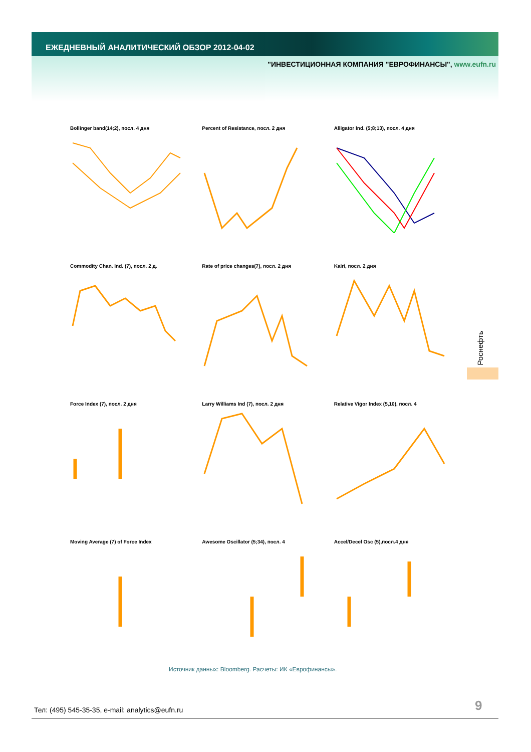ЕЖЕДНЕВНЫЙ АНАЛИТИЧЕСКИЙ ОБЗОР 2012-04-02
"ИНВЕСТИЦИОННАЯ КОМПАНИЯ "ЕВРОФИНАНСЫ", www.eufn.ru
Bollinger band(14;2), посл. 4 дня
Percent of Resistance, посл. 2 дня
Alligator Ind. (5;8;13), посл. 4 дня
Commodity Chan. Ind. (7), посл. 2 д.
Rate of price changes(7), посл. 2 дня
Kairi, посл. 2 дня
Force Index (7), посл. 2 дня
Larry Williams Ind (7), посл. 2 дня
Relative Vigor Index (5,10), посл. 4
Moving Average (7) of Force Index
Awesome Oscillator (5;34), посл. 4
Accel/Decel Osc (5),посл.4 дня
Роснефть
Источник данных: Bloomberg. Расчеты: ИК «Еврофинансы».
Тел: (495) 545-35-35, e-mail: analytics@eufn.ru
9